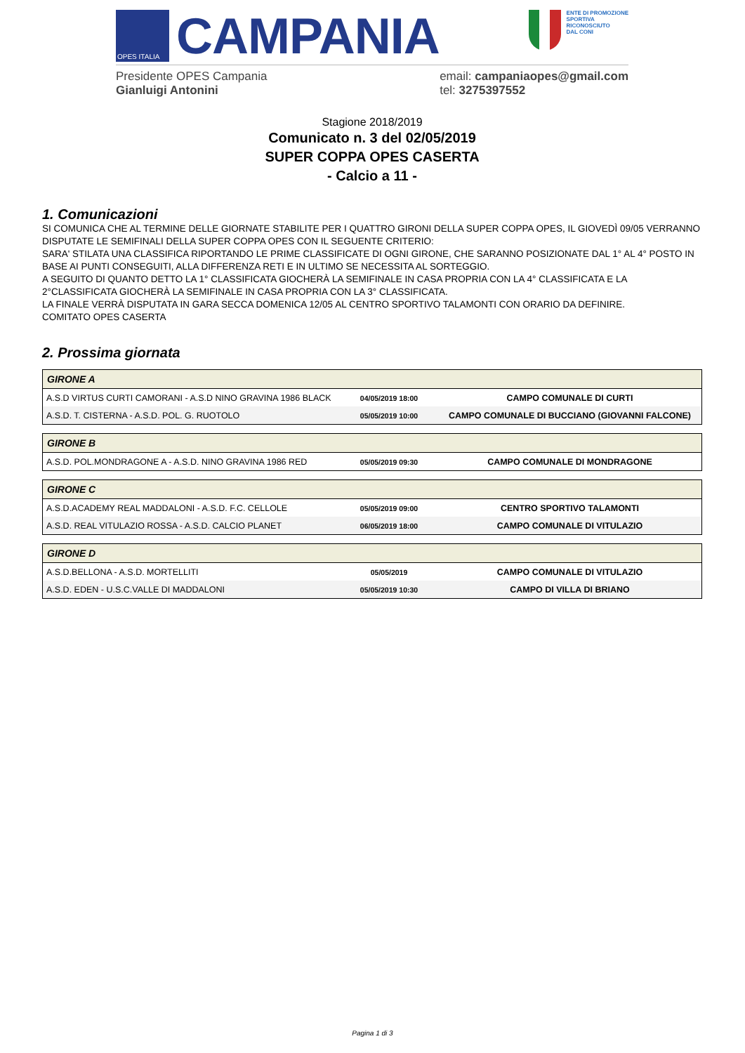OPES ITALIA
CAMPANIA
ENTE DI PROMOZIONE
SPORTIVA
RICONOSCIUTO
DAL CONI
Presidente OPES Campania
Gianluigi Antonini
email: campaniaopes@gmail.com
tel: 3275397552
Stagione 2018/2019
Comunicato n. 3 del 02/05/2019
SUPER COPPA OPES CASERTA
- Calcio a 11 -
1. Comunicazioni
SI COMUNICA CHE AL TERMINE DELLE GIORNATE STABILITE PER I QUATTRO GIRONI DELLA SUPER COPPA OPES, IL GIOVEDÌ 09/05 VERRANNO DISPUTATE LE SEMIFINALI DELLA SUPER COPPA OPES CON IL SEGUENTE CRITERIO:
SARA' STILATA UNA CLASSIFICA RIPORTANDO LE PRIME CLASSIFICATE DI OGNI GIRONE, CHE SARANNO POSIZIONATE DAL 1° AL 4° POSTO IN BASE AI PUNTI CONSEGUITI, ALLA DIFFERENZA RETI E IN ULTIMO SE NECESSITA AL SORTEGGIO.
A SEGUITO DI QUANTO DETTO LA 1° CLASSIFICATA GIOCHERÀ LA SEMIFINALE IN CASA PROPRIA CON LA 4° CLASSIFICATA E LA 2°CLASSIFICATA GIOCHERÀ LA SEMIFINALE IN CASA PROPRIA CON LA 3° CLASSIFICATA.
LA FINALE VERRÀ DISPUTATA IN GARA SECCA DOMENICA 12/05 AL CENTRO SPORTIVO TALAMONTI CON ORARIO DA DEFINIRE.
COMITATO OPES CASERTA
2. Prossima giornata
| GIRONE A | | |
| --- | --- | --- |
| A.S.D VIRTUS CURTI CAMORANI - A.S.D NINO GRAVINA 1986 BLACK | 04/05/2019 18:00 | CAMPO COMUNALE DI CURTI |
| A.S.D. T. CISTERNA - A.S.D. POL. G. RUOTOLO | 05/05/2019 10:00 | CAMPO COMUNALE DI BUCCIANO (GIOVANNI FALCONE) |
| GIRONE B | | |
| --- | --- | --- |
| A.S.D. POL.MONDRAGONE A - A.S.D. NINO GRAVINA 1986 RED | 05/05/2019 09:30 | CAMPO COMUNALE DI MONDRAGONE |
| GIRONE C | | |
| --- | --- | --- |
| A.S.D.ACADEMY REAL MADDALONI - A.S.D. F.C. CELLOLE | 05/05/2019 09:00 | CENTRO SPORTIVO TALAMONTI |
| A.S.D. REAL VITULAZIO ROSSA - A.S.D. CALCIO PLANET | 06/05/2019 18:00 | CAMPO COMUNALE DI VITULAZIO |
| GIRONE D | | |
| --- | --- | --- |
| A.S.D.BELLONA - A.S.D. MORTELLITI | 05/05/2019 | CAMPO COMUNALE DI VITULAZIO |
| A.S.D. EDEN - U.S.C.VALLE DI MADDALONI | 05/05/2019 10:30 | CAMPO DI VILLA DI BRIANO |
Pagina 1 di 3